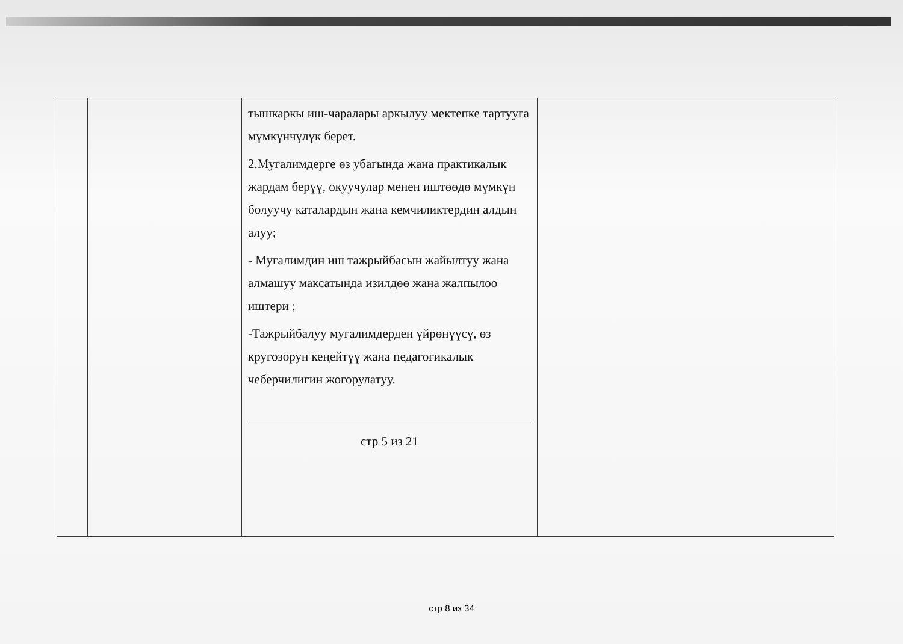| | | тышкаркы иш-чаралары аркылуу мектепке тартууга мүмкүнчүлүк берет. 2.Мугалимдерге өз убагында жана практикалык жардам берүү, окуучулар менен иштөөдө мүмкүн болуучу каталардын жана кемчиликтердин алдын алуу; - Мугалимдин иш тажрыйбасын жайылтуу жана алмашуу максатында изилдөө жана жалпылоо иштери ; -Тажрыйбалуу мугалимдерден үйрөнүүсү, өз кругозорун кеңейтүү жана педагогикалык чеберчилигин жогорулатуу. стр 5 из 21 | |
стр 8 из 34